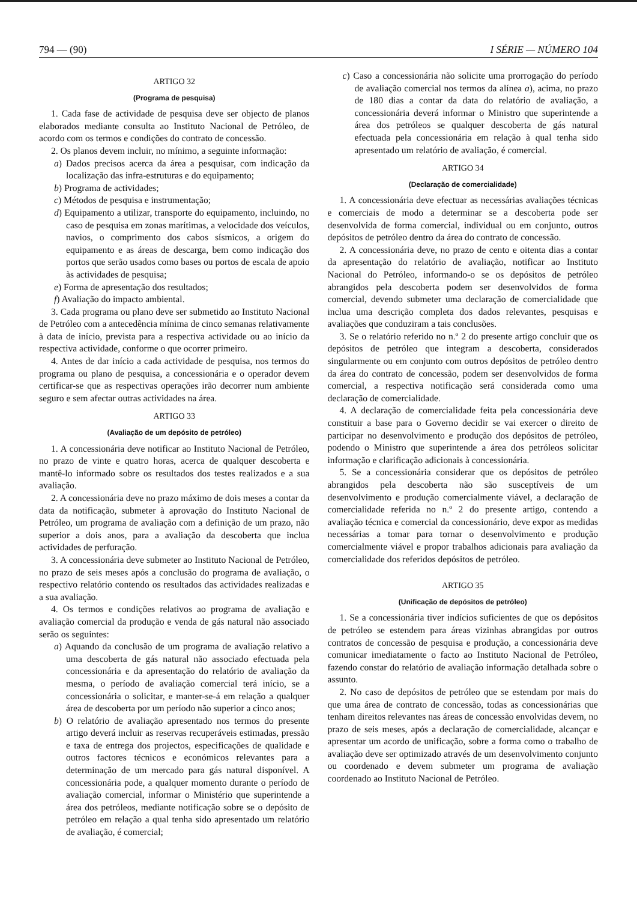794 — (90) I SÉRIE — NÚMERO 104
ARTIGO 32
(Programa de pesquisa)
1. Cada fase de actividade de pesquisa deve ser objecto de planos elaborados mediante consulta ao Instituto Nacional de Petróleo, de acordo com os termos e condições do contrato de concessão.
2. Os planos devem incluir, no mínimo, a seguinte informação:
a) Dados precisos acerca da área a pesquisar, com indicação da localização das infra-estruturas e do equipamento;
b) Programa de actividades;
c) Métodos de pesquisa e instrumentação;
d) Equipamento a utilizar, transporte do equipamento, incluindo, no caso de pesquisa em zonas marítimas, a velocidade dos veículos, navios, o comprimento dos cabos sísmicos, a origem do equipamento e as áreas de descarga, bem como indicação dos portos que serão usados como bases ou portos de escala de apoio às actividades de pesquisa;
e) Forma de apresentação dos resultados;
f) Avaliação do impacto ambiental.
3. Cada programa ou plano deve ser submetido ao Instituto Nacional de Petróleo com a antecedência mínima de cinco semanas relativamente à data de início, prevista para a respectiva actividade ou ao início da respectiva actividade, conforme o que ocorrer primeiro.
4. Antes de dar início a cada actividade de pesquisa, nos termos do programa ou plano de pesquisa, a concessionária e o operador devem certificar-se que as respectivas operações irão decorrer num ambiente seguro e sem afectar outras actividades na área.
ARTIGO 33
(Avaliação de um depósito de petróleo)
1. A concessionária deve notificar ao Instituto Nacional de Petróleo, no prazo de vinte e quatro horas, acerca de qualquer descoberta e mantê-lo informado sobre os resultados dos testes realizados e a sua avaliação.
2. A concessionária deve no prazo máximo de dois meses a contar da data da notificação, submeter à aprovação do Instituto Nacional de Petróleo, um programa de avaliação com a definição de um prazo, não superior a dois anos, para a avaliação da descoberta que inclua actividades de perfuração.
3. A concessionária deve submeter ao Instituto Nacional de Petróleo, no prazo de seis meses após a conclusão do programa de avaliação, o respectivo relatório contendo os resultados das actividades realizadas e a sua avaliação.
4. Os termos e condições relativos ao programa de avaliação e avaliação comercial da produção e venda de gás natural não associado serão os seguintes:
a) Aquando da conclusão de um programa de avaliação relativo a uma descoberta de gás natural não associado efectuada pela concessionária e da apresentação do relatório de avaliação da mesma, o período de avaliação comercial terá início, se a concessionária o solicitar, e manter-se-á em relação a qualquer área de descoberta por um período não superior a cinco anos;
b) O relatório de avaliação apresentado nos termos do presente artigo deverá incluir as reservas recuperáveis estimadas, pressão e taxa de entrega dos projectos, especificações de qualidade e outros factores técnicos e económicos relevantes para a determinação de um mercado para gás natural disponível. A concessionária pode, a qualquer momento durante o período de avaliação comercial, informar o Ministério que superintende a área dos petróleos, mediante notificação sobre se o depósito de petróleo em relação a qual tenha sido apresentado um relatório de avaliação, é comercial;
c) Caso a concessionária não solicite uma prorrogação do período de avaliação comercial nos termos da alínea a), acima, no prazo de 180 dias a contar da data do relatório de avaliação, a concessionária deverá informar o Ministro que superintende a área dos petróleos se qualquer descoberta de gás natural efectuada pela concessionária em relação à qual tenha sido apresentado um relatório de avaliação, é comercial.
ARTIGO 34
(Declaração de comercialidade)
1. A concessionária deve efectuar as necessárias avaliações técnicas e comerciais de modo a determinar se a descoberta pode ser desenvolvida de forma comercial, individual ou em conjunto, outros depósitos de petróleo dentro da área do contrato de concessão.
2. A concessionária deve, no prazo de cento e oitenta dias a contar da apresentação do relatório de avaliação, notificar ao Instituto Nacional do Petróleo, informando-o se os depósitos de petróleo abrangidos pela descoberta podem ser desenvolvidos de forma comercial, devendo submeter uma declaração de comercialidade que inclua uma descrição completa dos dados relevantes, pesquisas e avaliações que conduziram a tais conclusões.
3. Se o relatório referido no n.º 2 do presente artigo concluir que os depósitos de petróleo que integram a descoberta, considerados singularmente ou em conjunto com outros depósitos de petróleo dentro da área do contrato de concessão, podem ser desenvolvidos de forma comercial, a respectiva notificação será considerada como uma declaração de comercialidade.
4. A declaração de comercialidade feita pela concessionária deve constituir a base para o Governo decidir se vai exercer o direito de participar no desenvolvimento e produção dos depósitos de petróleo, podendo o Ministro que superintende a área dos petróleos solicitar informação e clarificação adicionais à concessionária.
5. Se a concessionária considerar que os depósitos de petróleo abrangidos pela descoberta não são susceptíveis de um desenvolvimento e produção comercialmente viável, a declaração de comercialidade referida no n.º 2 do presente artigo, contendo a avaliação técnica e comercial da concessionário, deve expor as medidas necessárias a tomar para tornar o desenvolvimento e produção comercialmente viável e propor trabalhos adicionais para avaliação da comercialidade dos referidos depósitos de petróleo.
ARTIGO 35
(Unificação de depósitos de petróleo)
1. Se a concessionária tiver indícios suficientes de que os depósitos de petróleo se estendem para áreas vizinhas abrangidas por outros contratos de concessão de pesquisa e produção, a concessionária deve comunicar imediatamente o facto ao Instituto Nacional de Petróleo, fazendo constar do relatório de avaliação informação detalhada sobre o assunto.
2. No caso de depósitos de petróleo que se estendam por mais do que uma área de contrato de concessão, todas as concessionárias que tenham direitos relevantes nas áreas de concessão envolvidas devem, no prazo de seis meses, após a declaração de comercialidade, alcançar e apresentar um acordo de unificação, sobre a forma como o trabalho de avaliação deve ser optimizado através de um desenvolvimento conjunto ou coordenado e devem submeter um programa de avaliação coordenado ao Instituto Nacional de Petróleo.